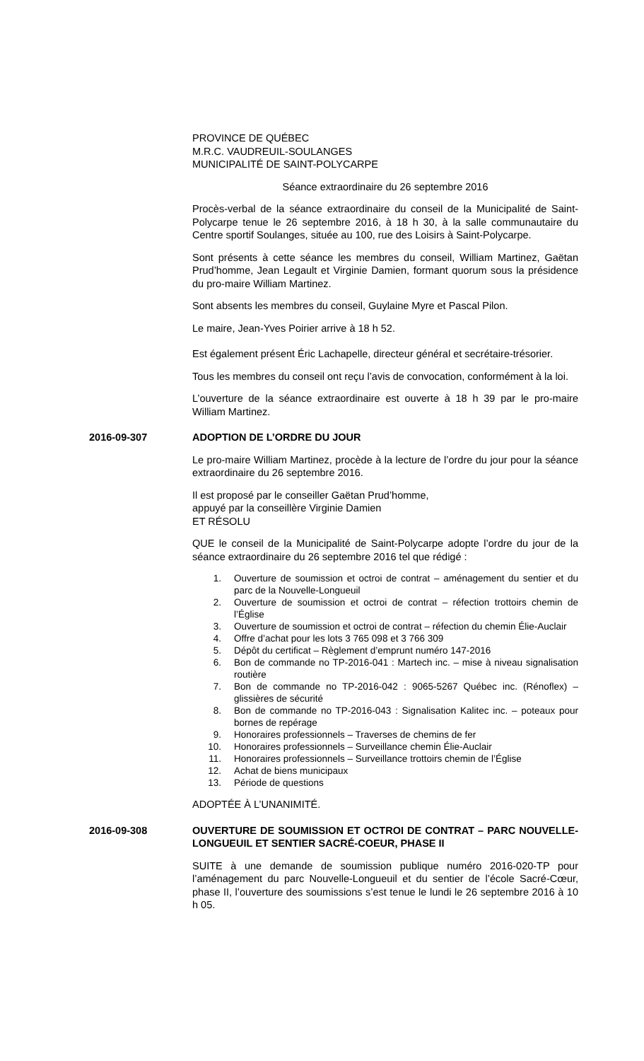PROVINCE DE QUÉBEC
M.R.C. VAUDREUIL-SOULANGES
MUNICIPALITÉ DE SAINT-POLYCARPE
Séance extraordinaire du 26 septembre 2016
Procès-verbal de la séance extraordinaire du conseil de la Municipalité de Saint-Polycarpe tenue le 26 septembre 2016, à 18 h 30, à la salle communautaire du Centre sportif Soulanges, située au 100, rue des Loisirs à Saint-Polycarpe.
Sont présents à cette séance les membres du conseil, William Martinez, Gaëtan Prud’homme, Jean Legault et Virginie Damien, formant quorum sous la présidence du pro-maire William Martinez.
Sont absents les membres du conseil, Guylaine Myre et Pascal Pilon.
Le maire, Jean-Yves Poirier arrive à 18 h 52.
Est également présent Éric Lachapelle, directeur général et secrétaire-trésorier.
Tous les membres du conseil ont reçu l’avis de convocation, conformément à la loi.
L’ouverture de la séance extraordinaire est ouverte à 18 h 39 par le pro-maire William Martinez.
2016-09-307 ADOPTION DE L’ORDRE DU JOUR
Le pro-maire William Martinez, procède à la lecture de l’ordre du jour pour la séance extraordinaire du 26 septembre 2016.
Il est proposé par le conseiller Gaëtan Prud’homme,
appuyé par la conseillère Virginie Damien
ET RÉSOLU
QUE le conseil de la Municipalité de Saint-Polycarpe adopte l’ordre du jour de la séance extraordinaire du 26 septembre 2016 tel que rédigé :
1. Ouverture de soumission et octroi de contrat – aménagement du sentier et du parc de la Nouvelle-Longueuil
2. Ouverture de soumission et octroi de contrat – réfection trottoirs chemin de l’Église
3. Ouverture de soumission et octroi de contrat – réfection du chemin Élie-Auclair
4. Offre d’achat pour les lots 3 765 098 et 3 766 309
5. Dépôt du certificat – Règlement d’emprunt numéro 147-2016
6. Bon de commande no TP-2016-041 : Martech inc. – mise à niveau signalisation routière
7. Bon de commande no TP-2016-042 : 9065-5267 Québec inc. (Rénoflex) – glissières de sécurité
8. Bon de commande no TP-2016-043 : Signalisation Kalitec inc. – poteaux pour bornes de repérage
9. Honoraires professionnels – Traverses de chemins de fer
10. Honoraires professionnels – Surveillance chemin Élie-Auclair
11. Honoraires professionnels – Surveillance trottoirs chemin de l’Église
12. Achat de biens municipaux
13. Période de questions
ADOPTÉE À L’UNANIMITÉ.
2016-09-308 OUVERTURE DE SOUMISSION ET OCTROI DE CONTRAT – PARC NOUVELLE-LONGUEUIL ET SENTIER SACRÉ-COEUR, PHASE II
SUITE à une demande de soumission publique numéro 2016-020-TP pour l’aménagement du parc Nouvelle-Longueuil et du sentier de l’école Sacré-Cœur, phase II, l’ouverture des soumissions s’est tenue le lundi le 26 septembre 2016 à 10 h 05.